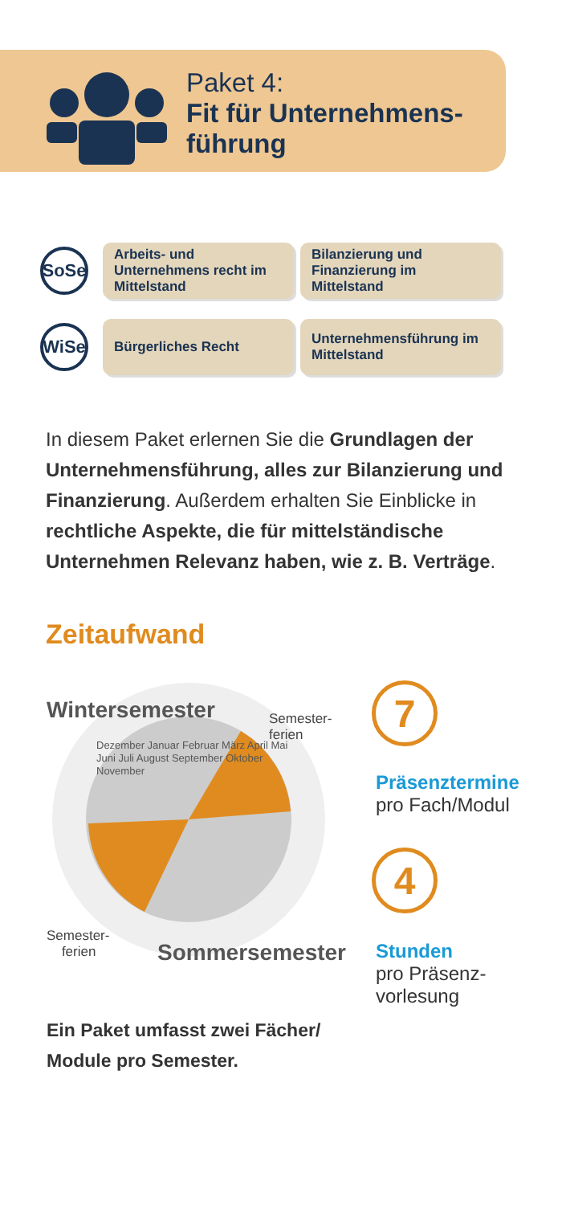Paket 4:
Fit für Unternehmens-
führung
SoSe
Arbeits- und Unternehmens recht im Mittelstand
Bilanzierung und Finanzierung im Mittelstand
WiSe
Bürgerliches Recht
Unternehmensführung im Mittelstand
In diesem Paket erlernen Sie die Grundlagen der Unternehmensführung, alles zur Bilanzierung und Finanzierung. Außerdem erhalten Sie Einblicke in rechtliche Aspekte, die für mittelständische Unternehmen Relevanz haben, wie z. B. Verträge.
Zeitaufwand
Wintersemester
Sommersemester
Semester-
ferien
Semester-
ferien
Dezember Januar Februar März April Mai Juni Juli August September Oktober November
7
Präsenztermine
pro Fach/Modul
4
Stunden
pro Präsenz-
vorlesung
Ein Paket umfasst zwei Fächer/
Module pro Semester.